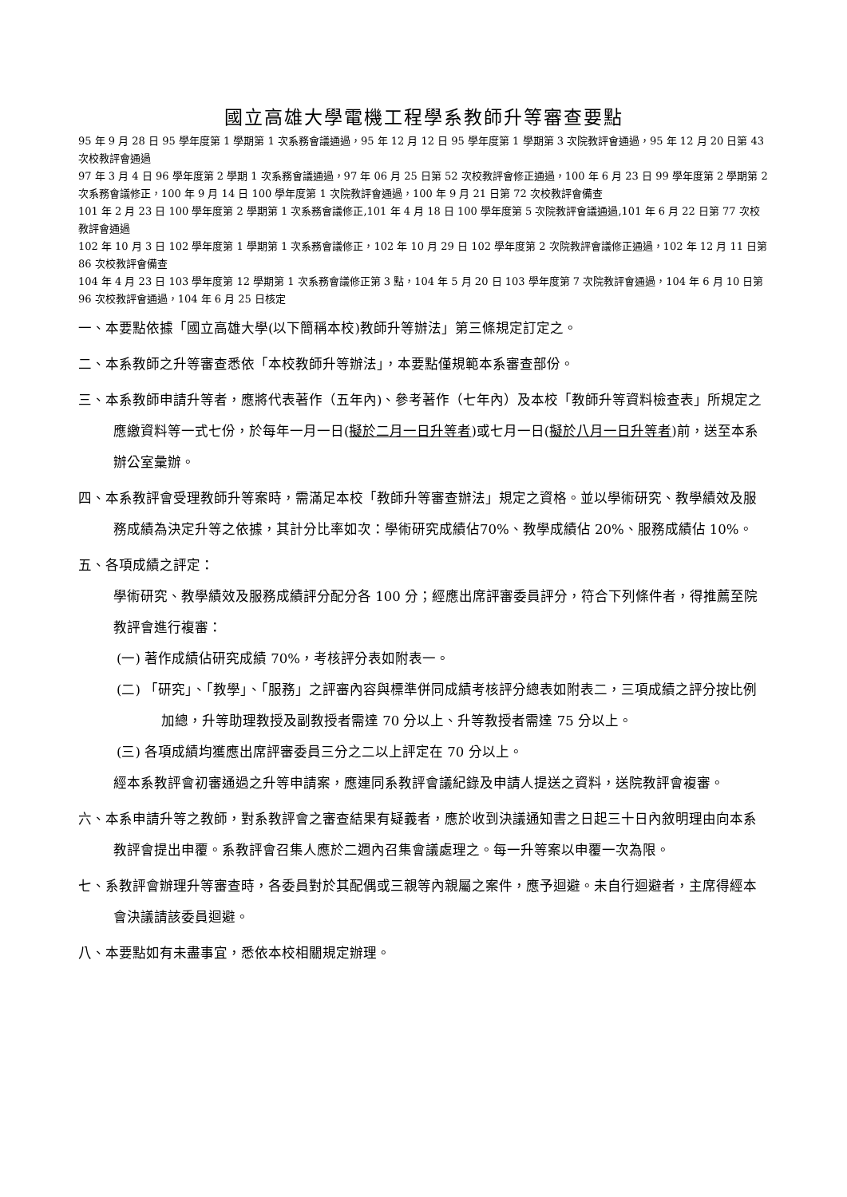國立高雄大學電機工程學系教師升等審查要點
95 年 9 月 28 日 95 學年度第 1 學期第 1 次系務會議通過，95 年 12 月 12 日 95 學年度第 1 學期第 3 次院教評會通過，95 年 12 月 20 日第 43 次校教評會通過
97 年 3 月 4 日 96 學年度第 2 學期 1 次系務會議通過，97 年 06 月 25 日第 52 次校教評會修正通過，100 年 6 月 23 日 99 學年度第 2 學期第 2 次系務會議修正，100 年 9 月 14 日 100 學年度第 1 次院教評會通過，100 年 9 月 21 日第 72 次校教評會備查
101 年 2 月 23 日 100 學年度第 2 學期第 1 次系務會議修正,101 年 4 月 18 日 100 學年度第 5 次院教評會議通過,101 年 6 月 22 日第 77 次校教評會通過
102 年 10 月 3 日 102 學年度第 1 學期第 1 次系務會議修正，102 年 10 月 29 日 102 學年度第 2 次院教評會議修正通過，102 年 12 月 11 日第 86 次校教評會備查
104 年 4 月 23 日 103 學年度第 12 學期第 1 次系務會議修正第 3 點，104 年 5 月 20 日 103 學年度第 7 次院教評會通過，104 年 6 月 10 日第 96 次校教評會通過，104 年 6 月 25 日核定
一、本要點依據「國立高雄大學(以下簡稱本校)教師升等辦法」第三條規定訂定之。
二、本系教師之升等審查悉依「本校教師升等辦法」，本要點僅規範本系審查部份。
三、本系教師申請升等者，應將代表著作（五年內)、參考著作（七年內）及本校「教師升等資料檢查表」所規定之應繳資料等一式七份，於每年一月一日(擬於二月一日升等者)或七月一日(擬於八月一日升等者)前，送至本系辦公室彙辦。
四、本系教評會受理教師升等案時，需滿足本校「教師升等審查辦法」規定之資格。並以學術研究、教學績效及服務成績為決定升等之依據，其計分比率如次：學術研究成績佔70%、教學成績佔 20%、服務成績佔 10%。
五、各項成績之評定：
學術研究、教學績效及服務成績評分配分各 100 分；經應出席評審委員評分，符合下列條件者，得推薦至院教評會進行複審：
(一) 著作成績佔研究成績 70%，考核評分表如附表一。
(二) 「研究」、「教學」、「服務」之評審內容與標準併同成績考核評分總表如附表二，三項成績之評分按比例加總，升等助理教授及副教授者需達 70 分以上、升等教授者需達 75 分以上。
(三) 各項成績均獲應出席評審委員三分之二以上評定在 70 分以上。
經本系教評會初審通過之升等申請案，應連同系教評會議紀錄及申請人提送之資料，送院教評會複審。
六、本系申請升等之教師，對系教評會之審查結果有疑義者，應於收到決議通知書之日起三十日內敘明理由向本系教評會提出申覆。系教評會召集人應於二週內召集會議處理之。每一升等案以申覆一次為限。
七、系教評會辦理升等審查時，各委員對於其配偶或三親等內親屬之案件，應予迴避。未自行迴避者，主席得經本會決議請該委員迴避。
八、本要點如有未盡事宜，悉依本校相關規定辦理。